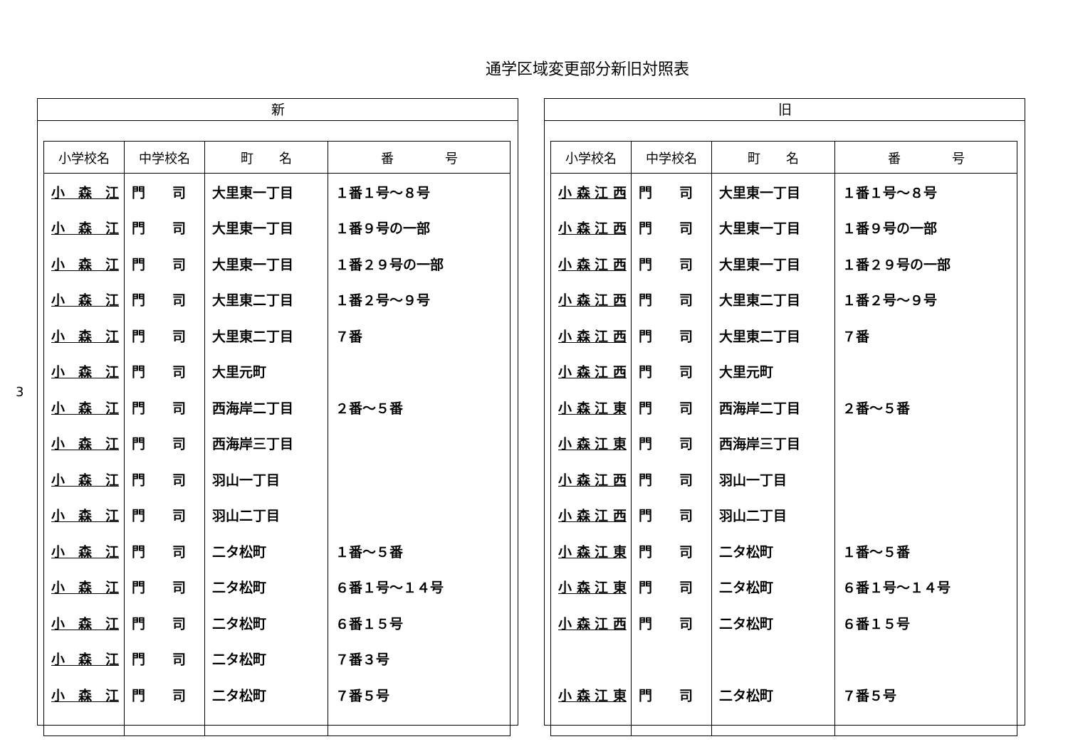通学区域変更部分新旧対照表
3
新
| 小学校名 | 中学校名 | 町 名 | 番 号 |
| --- | --- | --- | --- |
| 小 森 江 | 門 司 | 大里東一丁目 | １番１号～８号 |
| 小 森 江 | 門 司 | 大里東一丁目 | １番９号の一部 |
| 小 森 江 | 門 司 | 大里東一丁目 | １番２９号の一部 |
| 小 森 江 | 門 司 | 大里東二丁目 | １番２号～９号 |
| 小 森 江 | 門 司 | 大里東二丁目 | ７番 |
| 小 森 江 | 門 司 | 大里元町 | |
| 小 森 江 | 門 司 | 西海岸二丁目 | ２番～５番 |
| 小 森 江 | 門 司 | 西海岸三丁目 | |
| 小 森 江 | 門 司 | 羽山一丁目 | |
| 小 森 江 | 門 司 | 羽山二丁目 | |
| 小 森 江 | 門 司 | 二タ松町 | １番～５番 |
| 小 森 江 | 門 司 | 二タ松町 | ６番１号～１４号 |
| 小 森 江 | 門 司 | 二タ松町 | ６番１５号 |
| 小 森 江 | 門 司 | 二タ松町 | ７番３号 |
| 小 森 江 | 門 司 | 二タ松町 | ７番５号 |
旧
| 小学校名 | 中学校名 | 町 名 | 番 号 |
| --- | --- | --- | --- |
| 小 森 江 西 | 門 司 | 大里東一丁目 | １番１号～８号 |
| 小 森 江 西 | 門 司 | 大里東一丁目 | １番９号の一部 |
| 小 森 江 西 | 門 司 | 大里東一丁目 | １番２９号の一部 |
| 小 森 江 西 | 門 司 | 大里東二丁目 | １番２号～９号 |
| 小 森 江 西 | 門 司 | 大里東二丁目 | ７番 |
| 小 森 江 西 | 門 司 | 大里元町 | |
| 小 森 江 東 | 門 司 | 西海岸二丁目 | ２番～５番 |
| 小 森 江 東 | 門 司 | 西海岸三丁目 | |
| 小 森 江 西 | 門 司 | 羽山一丁目 | |
| 小 森 江 西 | 門 司 | 羽山二丁目 | |
| 小 森 江 東 | 門 司 | 二タ松町 | １番～５番 |
| 小 森 江 東 | 門 司 | 二タ松町 | ６番１号～１４号 |
| 小 森 江 西 | 門 司 | 二タ松町 | ６番１５号 |
| 小 森 江 東 | 門 司 | 二タ松町 | ７番５号 |